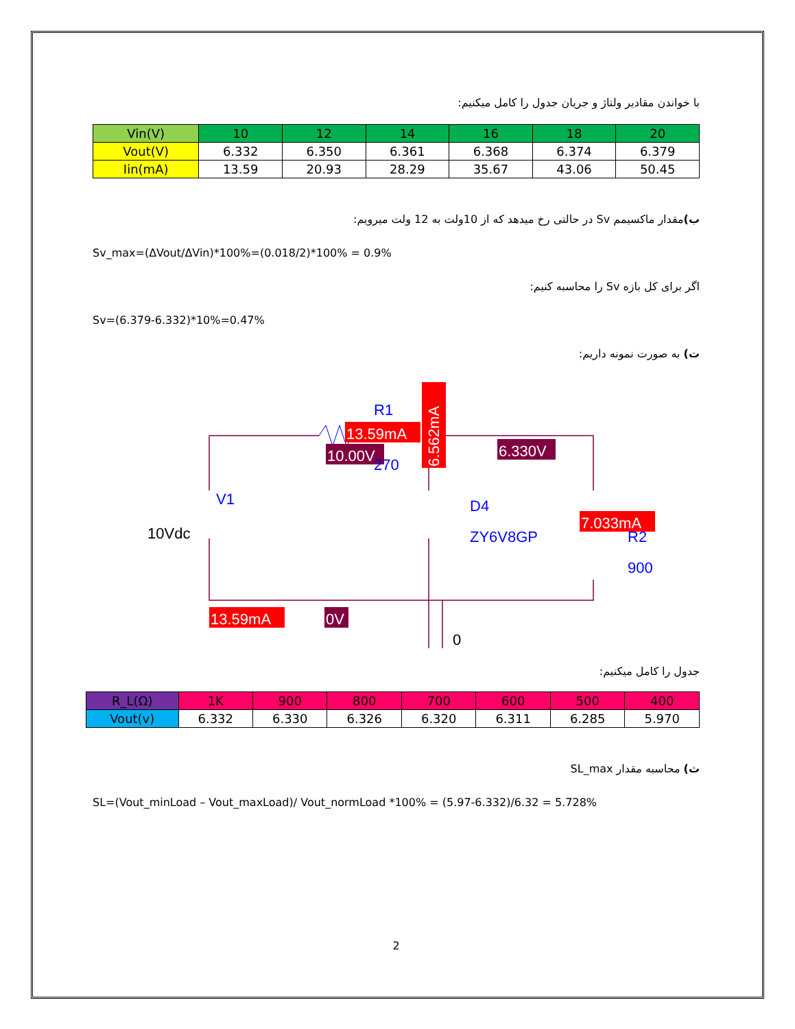با خواندن مقادیر ولتاژ و جریان جدول را کامل میکنیم:
| Vin(V) | 10 | 12 | 14 | 16 | 18 | 20 |
| --- | --- | --- | --- | --- | --- | --- |
| Vout(V) | 6.332 | 6.350 | 6.361 | 6.368 | 6.374 | 6.379 |
| Iin(mA) | 13.59 | 20.93 | 28.29 | 35.67 | 43.06 | 50.45 |
ب) مقدار ماکسیمم Sv در حالتی رخ میدهد که از 10ولت به 12 ولت میرویم:
Sv_max=(ΔVout/ΔVin)*100%=(0.018/2)*100% = 0.9%
اگر برای کل بازه Sv را محاسبه کنیم:
Sv=(6.379-6.332)*10%=0.47%
ت) به صورت نمونه داریم:
13.59mA
10.00V
R1
270
6.562mA
6.330V
7.033mA
V1
10Vdc
D4
ZY6V8GP
R2
900
13.59mA
0V
0
جدول را کامل میکنیم:
| R_L(Ω) | 1K | 900 | 800 | 700 | 600 | 500 | 400 |
| --- | --- | --- | --- | --- | --- | --- | --- |
| Vout(v) | 6.332 | 6.330 | 6.326 | 6.320 | 6.311 | 6.285 | 5.970 |
ث) محاسبه مقدار SL_max
SL=(Vout_minLoad – Vout_maxLoad)/ Vout_normLoad *100% = (5.97-6.332)/6.32 = 5.728%
2